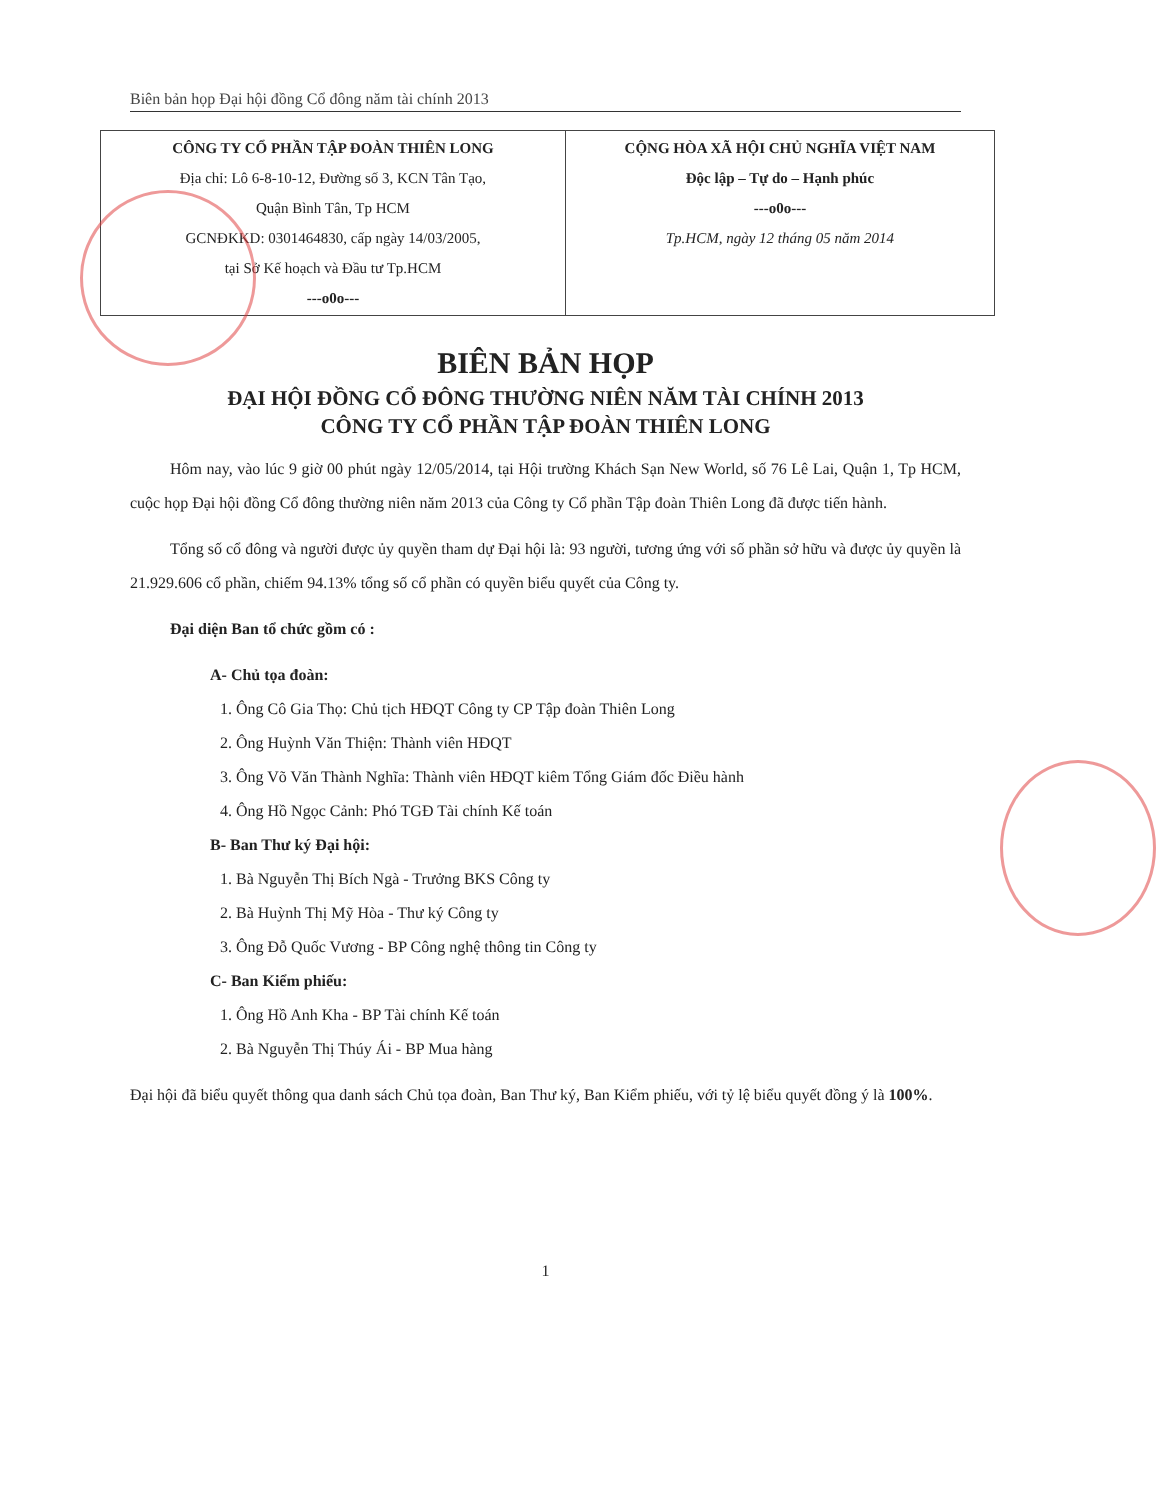Biên bản họp Đại hội đồng Cổ đông năm tài chính 2013
| CÔNG TY CỔ PHẦN TẬP ĐOÀN THIÊN LONG Địa chỉ: Lô 6-8-10-12, Đường số 3, KCN Tân Tạo, Quận Bình Tân, Tp HCM GCNĐKKD: 0301464830, cấp ngày 14/03/2005, tại Sở Kế hoạch và Đầu tư Tp.HCM ---o0o--- | CỘNG HÒA XÃ HỘI CHỦ NGHĨA VIỆT NAM Độc lập – Tự do – Hạnh phúc ---o0o--- Tp.HCM, ngày 12 tháng 05 năm 2014 |
BIÊN BẢN HỌP
ĐẠI HỘI ĐỒNG CỔ ĐÔNG THƯỜNG NIÊN NĂM TÀI CHÍNH 2013
CÔNG TY CỔ PHẦN TẬP ĐOÀN THIÊN LONG
Hôm nay, vào lúc 9 giờ 00 phút ngày 12/05/2014, tại Hội trường Khách Sạn New World, số 76 Lê Lai, Quận 1, Tp HCM, cuộc họp Đại hội đồng Cổ đông thường niên năm 2013 của Công ty Cổ phần Tập đoàn Thiên Long đã được tiến hành.
Tổng số cổ đông và người được ủy quyền tham dự Đại hội là: 93 người, tương ứng với số phần sở hữu và được ủy quyền là 21.929.606 cổ phần, chiếm 94.13% tổng số cổ phần có quyền biểu quyết của Công ty.
Đại diện Ban tổ chức gồm có :
A- Chủ tọa đoàn:
1. Ông Cô Gia Thọ: Chủ tịch HĐQT Công ty CP Tập đoàn Thiên Long
2. Ông Huỳnh Văn Thiện: Thành viên HĐQT
3. Ông Võ Văn Thành Nghĩa: Thành viên HĐQT kiêm Tổng Giám đốc Điều hành
4. Ông Hồ Ngọc Cảnh: Phó TGĐ Tài chính Kế toán
B- Ban Thư ký Đại hội:
1. Bà Nguyễn Thị Bích Ngà - Trưởng BKS Công ty
2. Bà Huỳnh Thị Mỹ Hòa - Thư ký Công ty
3. Ông Đỗ Quốc Vương - BP Công nghệ thông tin Công ty
C- Ban Kiểm phiếu:
1. Ông Hồ Anh Kha - BP Tài chính Kế toán
2. Bà Nguyễn Thị Thúy Ái - BP Mua hàng
Đại hội đã biểu quyết thông qua danh sách Chủ tọa đoàn, Ban Thư ký, Ban Kiểm phiếu, với tỷ lệ biểu quyết đồng ý là 100%.
1